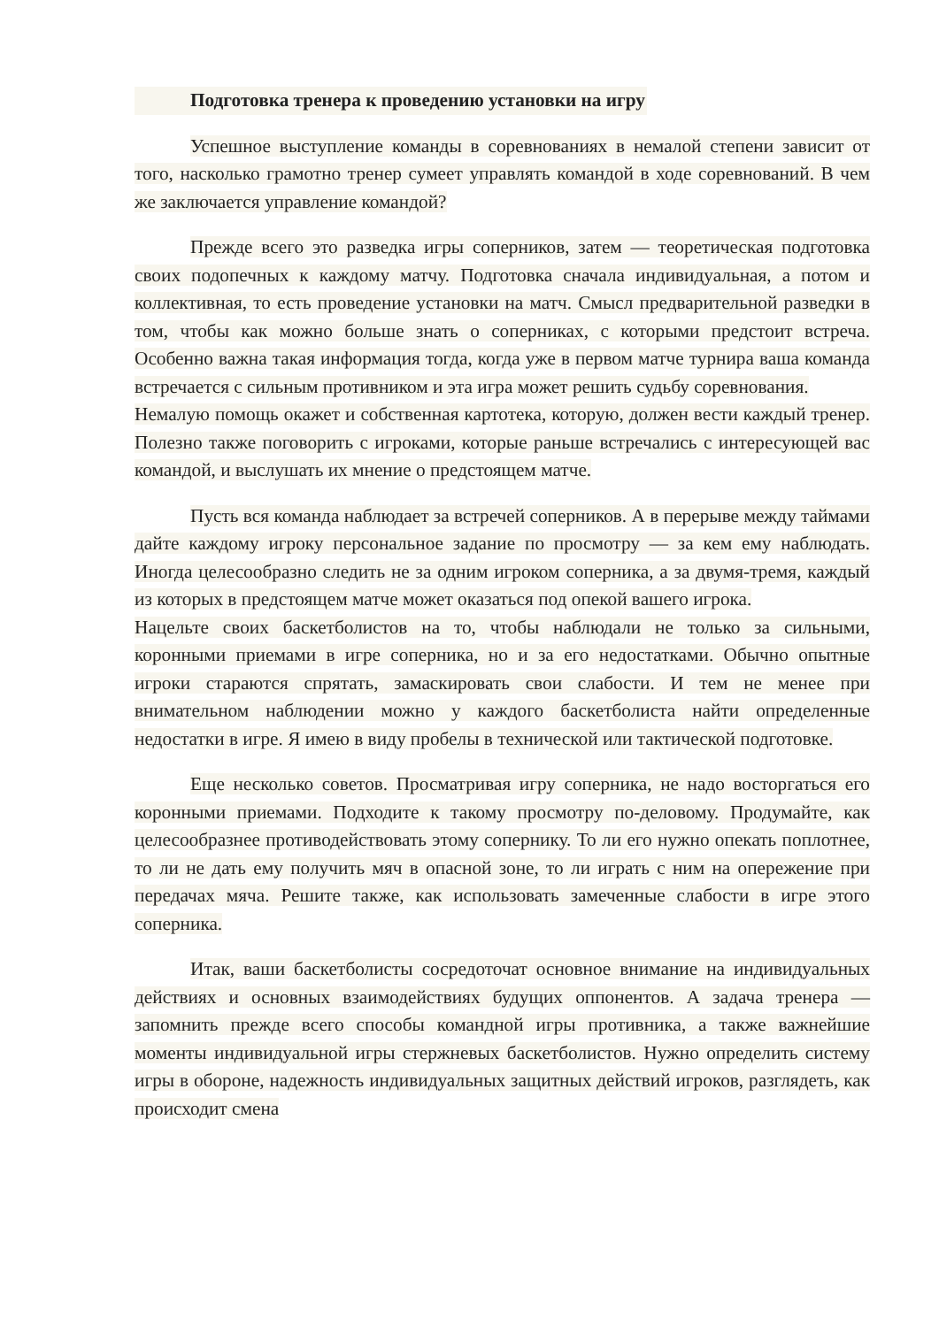Подготовка тренера к проведению установки на игру
Успешное выступление команды в соревнованиях в немалой степени зависит от того, насколько грамотно тренер сумеет управлять командой в ходе соревнований. В чем же заключается управление командой?
Прежде всего это разведка игры соперников, затем — теоретическая подготовка своих подопечных к каждому матчу. Подготовка сначала индивидуальная, а потом и коллективная, то есть проведение установки на матч. Смысл предварительной разведки в том, чтобы как можно больше знать о соперниках, с которыми предстоит встреча. Особенно важна такая информация тогда, когда уже в первом матче турнира ваша команда встречается с сильным противником и эта игра может решить судьбу соревнования.
Немалую помощь окажет и собственная картотека, которую, должен вести каждый тренер. Полезно также поговорить с игроками, которые раньше встречались с интересующей вас командой, и выслушать их мнение о предстоящем матче.
Пусть вся команда наблюдает за встречей соперников. А в перерыве между таймами дайте каждому игроку персональное задание по просмотру — за кем ему наблюдать. Иногда целесообразно следить не за одним игроком соперника, а за двумя-тремя, каждый из которых в предстоящем матче может оказаться под опекой вашего игрока.
Нацельте своих баскетболистов на то, чтобы наблюдали не только за сильными, коронными приемами в игре соперника, но и за его недостатками. Обычно опытные игроки стараются спрятать, замаскировать свои слабости. И тем не менее при внимательном наблюдении можно у каждого баскетболиста найти определенные недостатки в игре. Я имею в виду пробелы в технической или тактической подготовке.
Еще несколько советов. Просматривая игру соперника, не надо восторгаться его коронными приемами. Подходите к такому просмотру по-деловому. Продумайте, как целесообразнее противодействовать этому сопернику. То ли его нужно опекать поплотнее, то ли не дать ему получить мяч в опасной зоне, то ли играть с ним на опережение при передачах мяча. Решите также, как использовать замеченные слабости в игре этого соперника.
Итак, ваши баскетболисты сосредоточат основное внимание на индивидуальных действиях и основных взаимодействиях будущих оппонентов. А задача тренера — запомнить прежде всего способы командной игры противника, а также важнейшие моменты индивидуальной игры стержневых баскетболистов. Нужно определить систему игры в обороне, надежность индивидуальных защитных действий игроков, разглядеть, как происходит смена